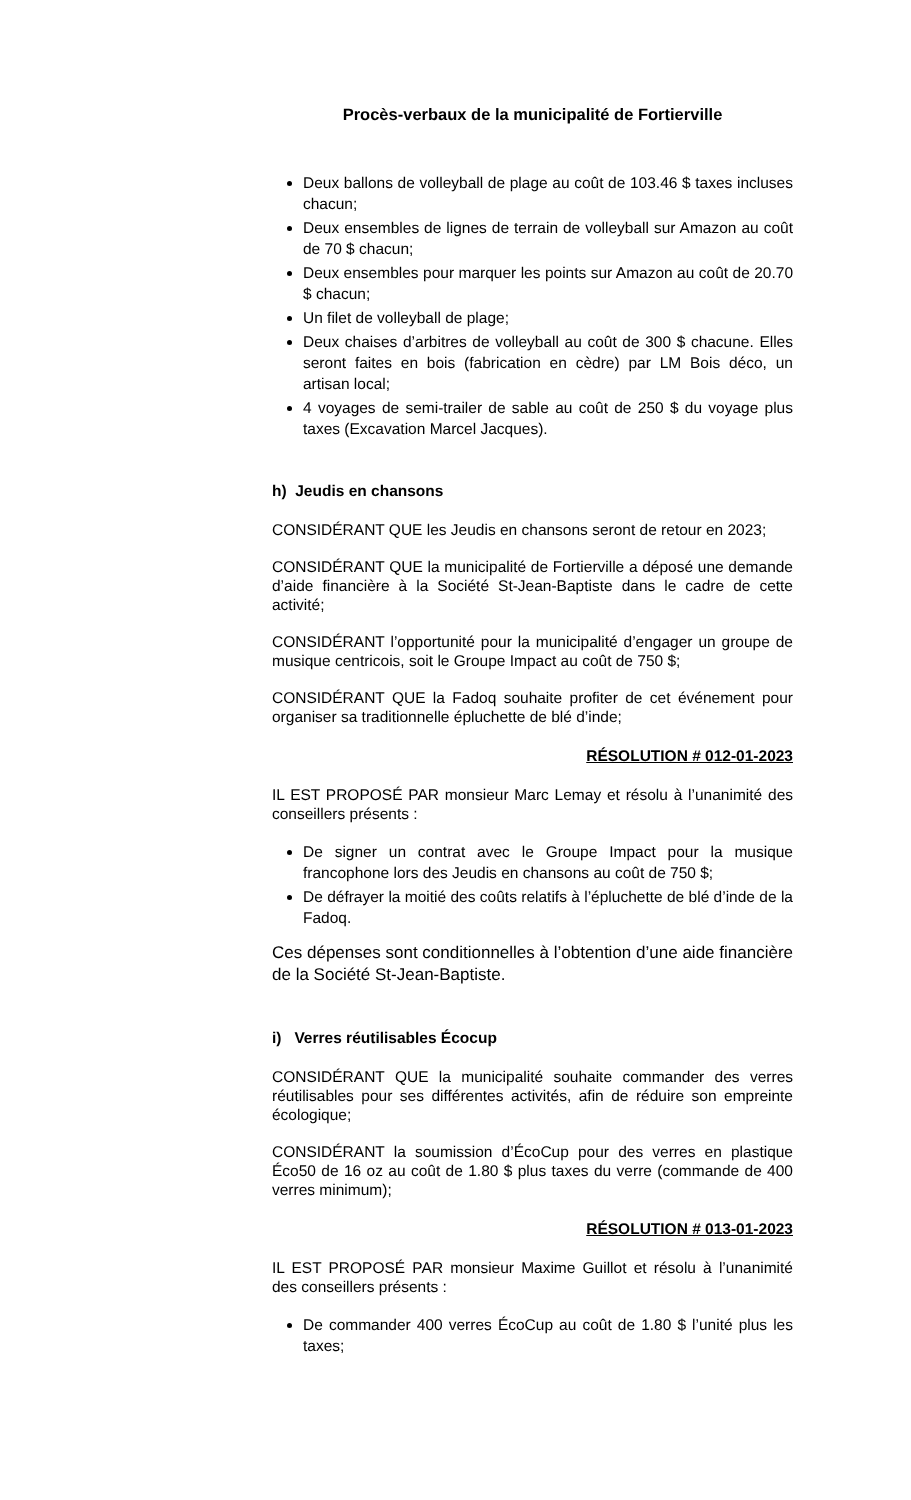Procès-verbaux de la municipalité de Fortierville
Deux ballons de volleyball de plage au coût de 103.46 $ taxes incluses chacun;
Deux ensembles de lignes de terrain de volleyball sur Amazon au coût de 70 $ chacun;
Deux ensembles pour marquer les points sur Amazon au coût de 20.70 $ chacun;
Un filet de volleyball de plage;
Deux chaises d’arbitres de volleyball au coût de 300 $ chacune. Elles seront faites en bois (fabrication en cèdre) par LM Bois déco, un artisan local;
4 voyages de semi-trailer de sable au coût de 250 $ du voyage plus taxes (Excavation Marcel Jacques).
h) Jeudis en chansons
CONSIDÉRANT QUE les Jeudis en chansons seront de retour en 2023;
CONSIDÉRANT QUE la municipalité de Fortierville a déposé une demande d’aide financière à la Société St-Jean-Baptiste dans le cadre de cette activité;
CONSIDÉRANT l’opportunité pour la municipalité d’engager un groupe de musique centricois, soit le Groupe Impact au coût de 750 $;
CONSIDÉRANT QUE la Fadoq souhaite profiter de cet événement pour organiser sa traditionnelle épluchette de blé d’inde;
RÉSOLUTION # 012-01-2023
IL EST PROPOSÉ PAR monsieur Marc Lemay et résolu à l’unanimité des conseillers présents :
De signer un contrat avec le Groupe Impact pour la musique francophone lors des Jeudis en chansons au coût de 750 $;
De défrayer la moitié des coûts relatifs à l’épluchette de blé d’inde de la Fadoq.
Ces dépenses sont conditionnelles à l’obtention d’une aide financière de la Société St-Jean-Baptiste.
i) Verres réutilisables Écocup
CONSIDÉRANT QUE la municipalité souhaite commander des verres réutilisables pour ses différentes activités, afin de réduire son empreinte écologique;
CONSIDÉRANT la soumission d’ÉcoCup pour des verres en plastique Éco50 de 16 oz au coût de 1.80 $ plus taxes du verre (commande de 400 verres minimum);
RÉSOLUTION # 013-01-2023
IL EST PROPOSÉ PAR monsieur Maxime Guillot et résolu à l’unanimité des conseillers présents :
De commander 400 verres ÉcoCup au coût de 1.80 $ l’unité plus les taxes;